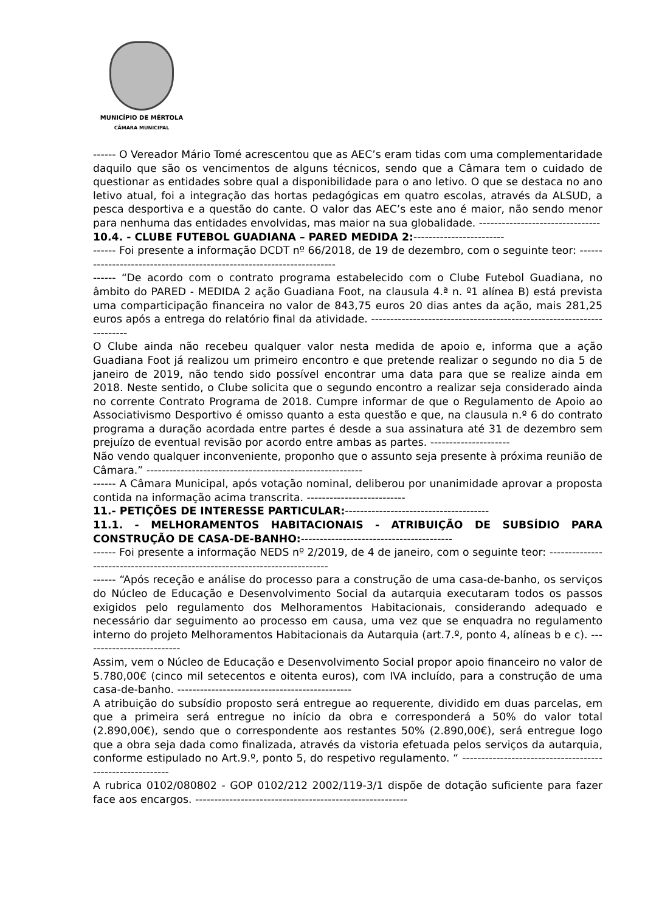MUNICÍPIO DE MÉRTOLA
CÂMARA MUNICIPAL
------ O Vereador Mário Tomé acrescentou que as AEC’s eram tidas com uma complementaridade daquilo que são os vencimentos de alguns técnicos, sendo que a Câmara tem o cuidado de questionar as entidades sobre qual a disponibilidade para o ano letivo. O que se destaca no ano letivo atual, foi a integração das hortas pedagógicas em quatro escolas, através da ALSUD, a pesca desportiva e a questão do cante. O valor das AEC’s este ano é maior, não sendo menor para nenhuma das entidades envolvidas, mas maior na sua globalidade. --------------------------------
10.4. - CLUBE FUTEBOL GUADIANA – PARED MEDIDA 2:------------------------
------ Foi presente a informação DCDT nº 66/2018, de 19 de dezembro, com o seguinte teor: ----------------------------------------------------------------------
------ “De acordo com o contrato programa estabelecido com o Clube Futebol Guadiana, no âmbito do PARED - MEDIDA 2 ação Guadiana Foot, na clausula 4.ª n. º1 alínea B) está prevista uma comparticipação financeira no valor de 843,75 euros 20 dias antes da ação, mais 281,25 euros após a entrega do relatório final da atividade. ----------------------------------------------------------------------
O Clube ainda não recebeu qualquer valor nesta medida de apoio e, informa que a ação Guadiana Foot já realizou um primeiro encontro e que pretende realizar o segundo no dia 5 de janeiro de 2019, não tendo sido possível encontrar uma data para que se realize ainda em 2018. Neste sentido, o Clube solicita que o segundo encontro a realizar seja considerado ainda no corrente Contrato Programa de 2018. Cumpre informar de que o Regulamento de Apoio ao Associativismo Desportivo é omisso quanto a esta questão e que, na clausula n.º 6 do contrato programa a duração acordada entre partes é desde a sua assinatura até 31 de dezembro sem prejuízo de eventual revisão por acordo entre ambas as partes. ---------------------
Não vendo qualquer inconveniente, proponho que o assunto seja presente à próxima reunião de Câmara.” ---------------------------------------------------------
------ A Câmara Municipal, após votação nominal, deliberou por unanimidade aprovar a proposta contida na informação acima transcrita. --------------------------
11.- PETIÇÕES DE INTERESSE PARTICULAR:--------------------------------------
11.1. - MELHORAMENTOS HABITACIONAIS - ATRIBUIÇÃO DE SUBSÍDIO PARA CONSTRUÇÃO DE CASA-DE-BANHO:----------------------------------------
------ Foi presente a informação NEDS nº 2/2019, de 4 de janeiro, com o seguinte teor: ----------------------------------------------------------------------------
------ “Após receção e análise do processo para a construção de uma casa-de-banho, os serviços do Núcleo de Educação e Desenvolvimento Social da autarquia executaram todos os passos exigidos pelo regulamento dos Melhoramentos Habitacionais, considerando adequado e necessário dar seguimento ao processo em causa, uma vez que se enquadra no regulamento interno do projeto Melhoramentos Habitacionais da Autarquia (art.7.º, ponto 4, alíneas b e c). --------------------------
Assim, vem o Núcleo de Educação e Desenvolvimento Social propor apoio financeiro no valor de 5.780,00€ (cinco mil setecentos e oitenta euros), com IVA incluído, para a construção de uma casa-de-banho. ----------------------------------------------
A atribuição do subsídio proposto será entregue ao requerente, dividido em duas parcelas, em que a primeira será entregue no início da obra e corresponderá a 50% do valor total (2.890,00€), sendo que o correspondente aos restantes 50% (2.890,00€), será entregue logo que a obra seja dada como finalizada, através da vistoria efetuada pelos serviços da autarquia, conforme estipulado no Art.9.º, ponto 5, do respetivo regulamento. “ ---------------------------------------------------------
A rubrica 0102/080802 - GOP 0102/212 2002/119-3/1 dispõe de dotação suficiente para fazer face aos encargos. --------------------------------------------------------